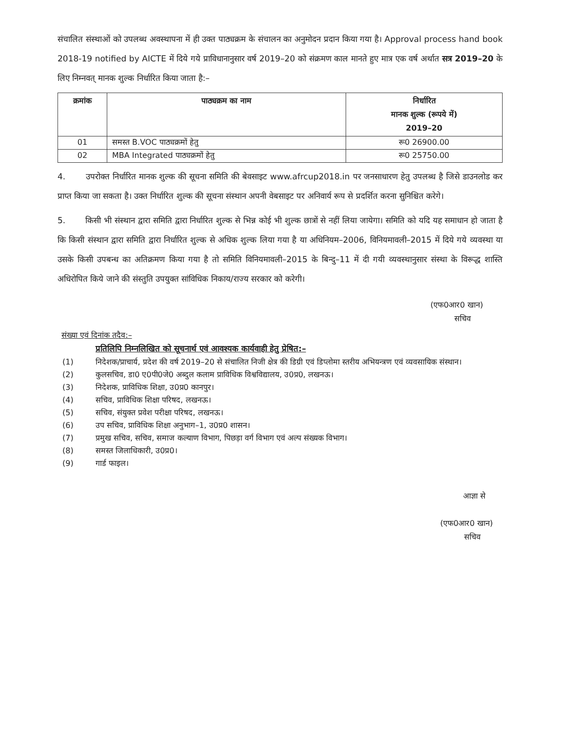संचालित संस्थाओं को उपलब्ध अवस्थापना में ही उक्त पाठ्यक्रम के संचालन का अनुमोदन प्रदान किया गया है। Approval process hand book 2018-19 notified by AICTE में दिये गये प्राविधानानुसार वर्ष 2019–20 को संक्रमण काल मानते हुए मात्र एक वर्ष अर्थात सत्र 2019–20 के लिए निम्नवत् मानक शुल्क निर्धारित किया जाता है:–
| क्रमांक | पाठ्यक्रम का नाम | निर्धारित मानक शुल्क (रूपये में) 2019–20 |
| --- | --- | --- |
| 01 | समस्त B.VOC पाठ्यक्रमों हेतु | रू0 26900.00 |
| 02 | MBA Integrated पाठ्यक्रमों हेतु | रू0 25750.00 |
4. उपरोक्त निर्धारित मानक शुल्क की सूचना समिति की बेवसाइट www.afrcup2018.in पर जनसाधारण हेतु उपलब्ध है जिसे डाउनलोड कर प्राप्त किया जा सकता है। उक्त निर्धारित शुल्क की सूचना संस्थान अपनी वेबसाइट पर अनिवार्य रूप से प्रदर्शित करना सुनिश्चित करेगे।
5. किसी भी संस्थान द्वारा समिति द्वारा निर्धारित शुल्क से भिन्न कोई भी शुल्क छात्रों से नहीं लिया जायेगा। समिति को यदि यह समाधान हो जाता है कि किसी संस्थान द्वारा समिति द्वारा निर्धारित शुल्क से अधिक शुल्क लिया गया है या अधिनियम–2006, विनियमावली–2015 में दिये गये व्यवस्था या उसके किसी उपबन्ध का अतिक्रमण किया गया है तो समिति विनियमावली–2015 के बिन्दु–11 में दी गयी व्यवस्थानुसार संस्था के विरूद्ध शास्ति अधिरोपित किये जाने की संस्तुति उपयुक्त सांविधिक निकाय/राज्य सरकार को करेगी।
(एफ0आर0 खान)
सचिव
संख्या एवं दिनांक तदैव:–
प्रतिलिपि निम्नलिखित को सूचनार्थ एवं आवश्यक कार्यवाही हेतु प्रेषित:–
(1) निदेशक/प्राचार्य, प्रदेश की वर्ष 2019–20 से संचालित निजी क्षेत्र की डिग्री एवं डिप्लोमा स्तरीय अभियन्त्रण एवं व्यवसायिक संस्थान।
(2) कुलसचिव, डा0 ए0पी0जे0 अब्दुल कलाम प्राविधिक विश्वविद्यालय, उ0प्र0, लखनऊ।
(3) निदेशक, प्राविधिक शिक्षा, उ0प्र0 कानपुर।
(4) सचिव, प्राविधिक शिक्षा परिषद, लखनऊ।
(5) सचिव, संयुक्त प्रवेश परीक्षा परिषद, लखनऊ।
(6) उप सचिव, प्राविधिक शिक्षा अनुभाग–1, उ0प्र0 शासन।
(7) प्रमुख सचिव, सचिव, समाज कल्याण विभाग, पिछड़ा वर्ग विभाग एवं अल्प संख्यक विभाग।
(8) समस्त जिलाधिकारी, उ0प्र0।
(9) गार्ड फाइल।
आज्ञा से
(एफ0आर0 खान)
सचिव